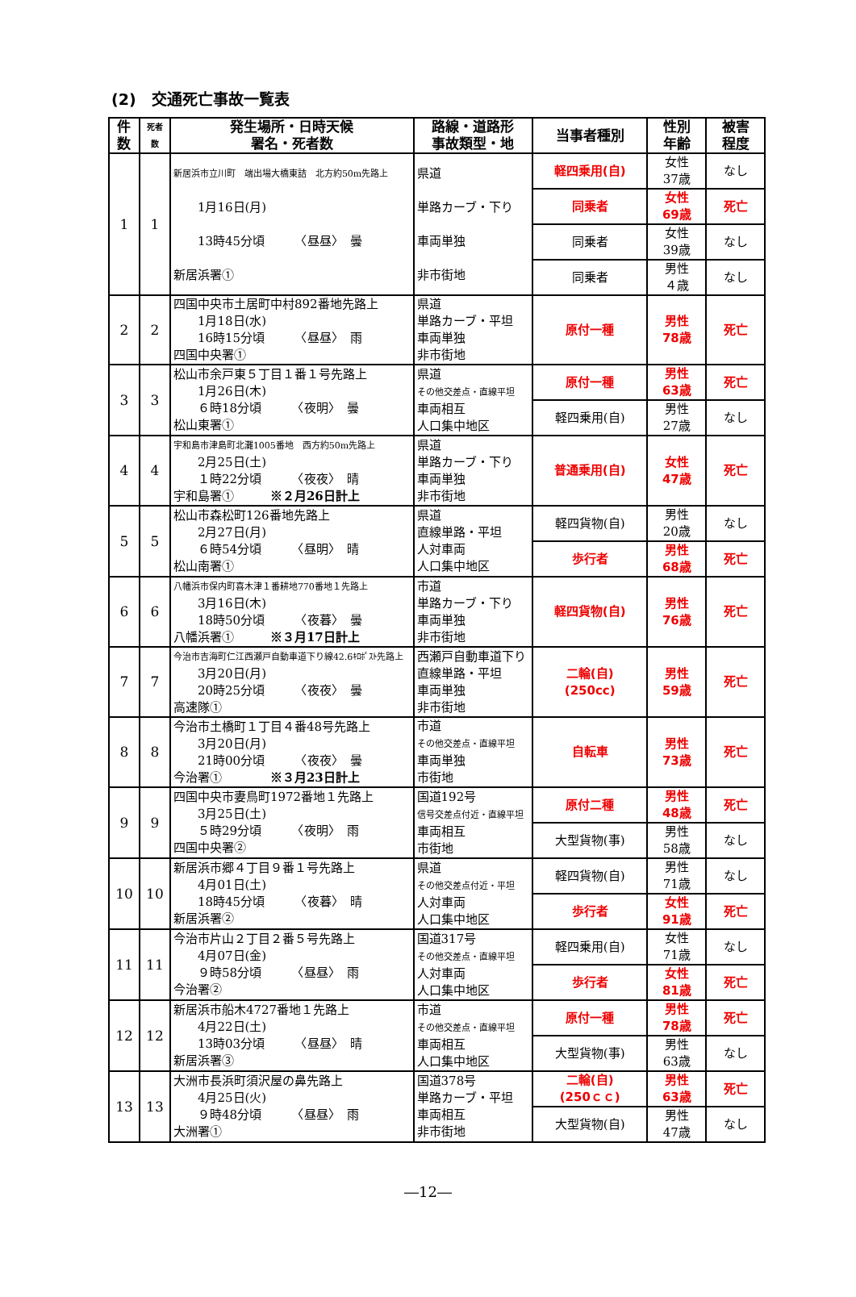(2)　交通死亡事故一覧表
| 件数 | 死者数 | 発生場所・日時天候 署名・死者数 | 路線・道路形 事故類型・地 | 当事者種別 | 性別 年齢 | 被害 程度 |
| --- | --- | --- | --- | --- | --- | --- |
| 1 | 1 | 新居浜市立川町 端出場大橋東詰 北方約50m先路上 1月16日(月) 13時45分頃 〈昼昼〉 曇 新居浜署① | 県道 単路カーブ・下り 車両単独 非市街地 | 軽四乗用(自) | 女性 37歳 | なし |
| | | | | 同乗者 | 女性 69歳 | 死亡 |
| | | | | 同乗者 | 女性 39歳 | なし |
| | | | | 同乗者 | 男性 ４歳 | なし |
| 2 | 2 | 四国中央市土居町中村892番地先路上 1月18日(水) 16時15分頃 〈昼昼〉 雨 四国中央署① | 県道 単路カーブ・平坦 車両単独 非市街地 | 原付一種 | 男性 78歳 | 死亡 |
| 3 | 3 | 松山市余戸東５丁目１番１号先路上 1月26日(木) ６時18分頃 〈夜明〉 曇 松山東署① | 県道 その他交差点・直線平坦 車両相互 人口集中地区 | 原付一種 | 男性 63歳 | 死亡 |
| | | | | 軽四乗用(自) | 男性 27歳 | なし |
| 4 | 4 | 宇和島市津島町北灘1005番地 西方約50m先路上 2月25日(土) １時22分頃 〈夜夜〉 晴 宇和島署① ※２月26日計上 | 県道 単路カーブ・下り 車両単独 非市街地 | 普通乗用(自) | 女性 47歳 | 死亡 |
| 5 | 5 | 松山市森松町126番地先路上 2月27日(月) ６時54分頃 〈昼明〉 晴 松山南署① | 県道 直線単路・平坦 人対車両 人口集中地区 | 軽四貨物(自) | 男性 20歳 | なし |
| | | | | 歩行者 | 男性 68歳 | 死亡 |
| 6 | 6 | 八幡浜市保内町喜木津１番耕地770番地１先路上 3月16日(木) 18時50分頃 〈夜暮〉 曇 八幡浜署① ※３月17日計上 | 市道 単路カーブ・下り 車両単独 非市街地 | 軽四貨物(自) | 男性 76歳 | 死亡 |
| 7 | 7 | 今治市吉海町仁江西瀬戸自動車道下り線42.6ｷﾛﾎﾟｽﾄ先路上 3月20日(月) 20時25分頃 〈夜夜〉 曇 高速隊① | 西瀬戸自動車道下り 直線単路・平坦 車両単独 非市街地 | 二輪(自) (250cc) | 男性 59歳 | 死亡 |
| 8 | 8 | 今治市土橋町１丁目４番48号先路上 3月20日(月) 21時00分頃 〈夜夜〉 曇 今治署① ※３月23日計上 | 市道 その他交差点・直線平坦 車両単独 市街地 | 自転車 | 男性 73歳 | 死亡 |
| 9 | 9 | 四国中央市妻鳥町1972番地１先路上 3月25日(土) ５時29分頃 〈夜明〉 雨 四国中央署② | 国道192号 信号交差点付近・直線平坦 車両相互 市街地 | 原付二種 | 男性 48歳 | 死亡 |
| | | | | 大型貨物(事) | 男性 58歳 | なし |
| 10 | 10 | 新居浜市郷４丁目９番１号先路上 4月01日(土) 18時45分頃 〈夜暮〉 晴 新居浜署② | 県道 その他交差点付近・平坦 人対車両 人口集中地区 | 軽四貨物(自) | 男性 71歳 | なし |
| | | | | 歩行者 | 女性 91歳 | 死亡 |
| 11 | 11 | 今治市片山２丁目２番５号先路上 4月07日(金) ９時58分頃 〈昼昼〉 雨 今治署② | 国道317号 その他交差点・直線平坦 人対車両 人口集中地区 | 軽四乗用(自) | 女性 71歳 | なし |
| | | | | 歩行者 | 女性 81歳 | 死亡 |
| 12 | 12 | 新居浜市船木4727番地１先路上 4月22日(土) 13時03分頃 〈昼昼〉 晴 新居浜署③ | 市道 その他交差点・直線平坦 車両相互 人口集中地区 | 原付一種 | 男性 78歳 | 死亡 |
| | | | | 大型貨物(事) | 男性 63歳 | なし |
| 13 | 13 | 大洲市長浜町須沢屋の鼻先路上 4月25日(火) ９時48分頃 〈昼昼〉 雨 大洲署① | 国道378号 単路カーブ・平坦 車両相互 非市街地 | 二輪(自) (250ｃｃ) | 男性 63歳 | 死亡 |
| | | | | 大型貨物(自) | 男性 47歳 | なし |
―12―